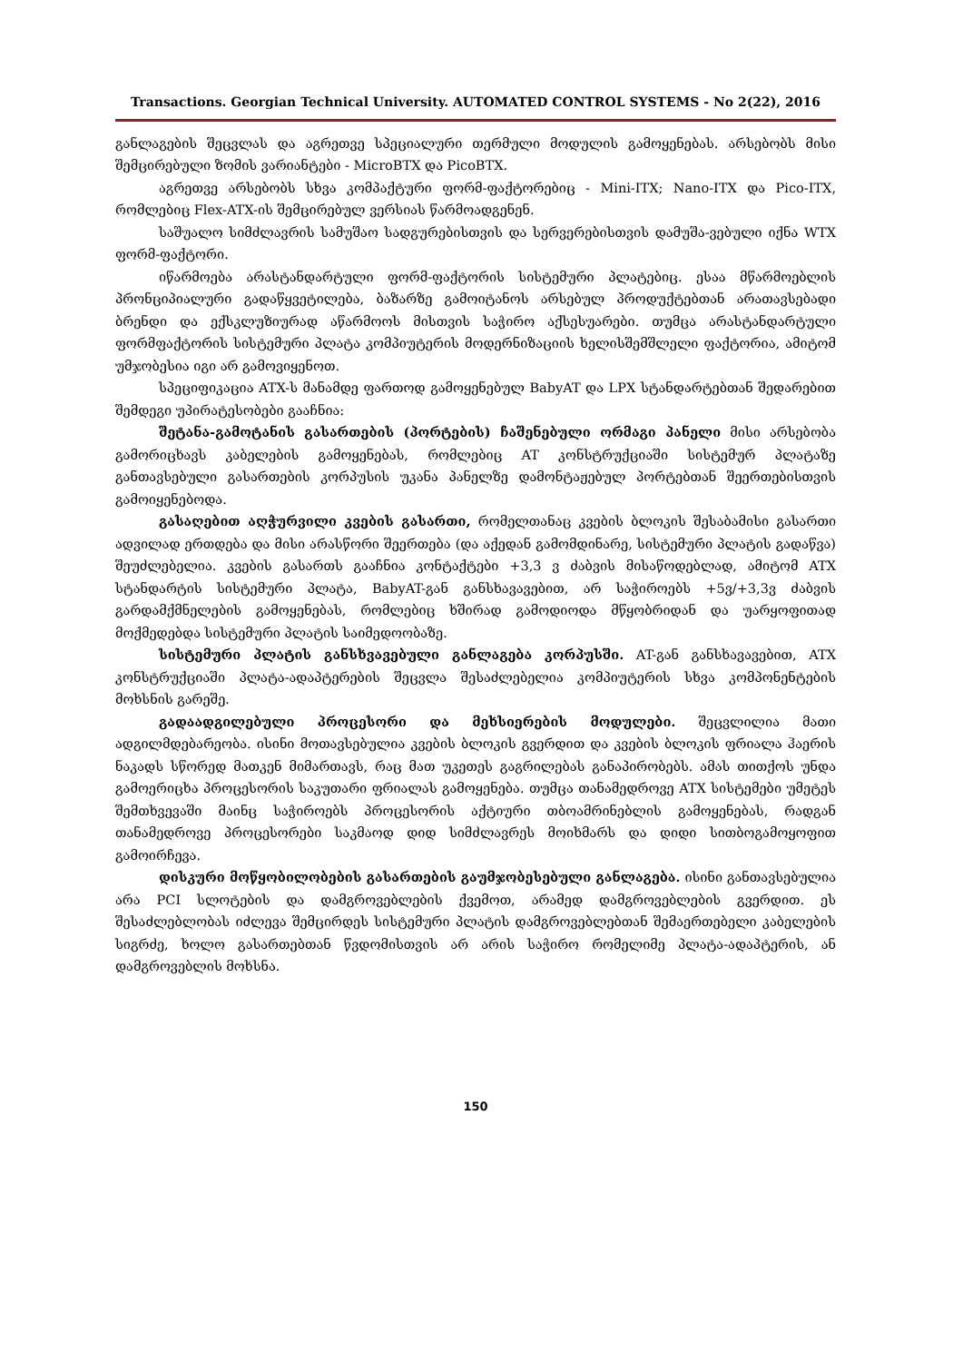Transactions. Georgian Technical University. AUTOMATED CONTROL SYSTEMS - No 2(22), 2016
განლაგების შეცვლას და აგრეთვე სპეციალური თერმული მოდულის გამოყენებას. არსებობს მისი შემცირებული ზომის ვარიანტები - MicroBTX და PicoBTX.
აგრეთვე არსებობს სხვა კომპაქტური ფორმ-ფაქტორებიც - Mini-ITX; Nano-ITX და Pico-ITX, რომლებიც Flex-ATX-ის შემცირებულ ვერსიას წარმოადგენენ.
საშუალო სიმძლავრის სამუშაო სადგურებისთვის და სერვერებისთვის დამუშა-ვებული იქნა WTX ფორმ-ფაქტორი.
იწარმოება არასტანდარტული ფორმ-ფაქტორის სისტემური პლატებიც. ესაა მწარმოებლის პრონციპიალური გადაწყვეტილება, ბაზარზე გამოიტანოს არსებულ პროდუქტებთან არათავსებადი ბრენდი და ექსკლუზიურად აწარმოოს მისთვის საჭირო აქსესუარები. თუმცა არასტანდარტული ფორმფაქტორის სისტემური პლატა კომპიუტერის მოდერნიზაციის ხელისშემშლელი ფაქტორია, ამიტომ უმჯობესია იგი არ გამოვიყენოთ.
სპეციფიკაცია ATX-ს მანამდე ფართოდ გამოყენებულ BabyAT და LPX სტანდარტებთან შედარებით შემდეგი უპირატესობები გააჩნია:
შეტანა-გამოტანის გასართების (პორტების) ჩაშენებული ორმაგი პანელი მისი არსებობა გამორიცხავს კაბელების გამოყენებას, რომლებიც AT კონსტრუქციაში სისტემურ პლატაზე განთავსებული გასართების კორპუსის უკანა პანელზე დამონტაჟებულ პორტებთან შეერთებისთვის გამოიყენებოდა.
გასაღებით აღჭურვილი კვების გასართი, რომელთანაც კვების ბლოკის შესაბამისი გასართი ადვილად ერთდება და მისი არასწორი შეერთება (და აქედან გამომდინარე, სისტემური პლატის გადაწვა) შეუძლებელია. კვების გასართს გააჩნია კონტაქტები +3,3 ვ ძაბვის მისაწოდებლად, ამიტომ ATX სტანდარტის სისტემური პლატა, BabyAT-გან განსხავავებით, არ საჭიროებს +5ვ/+3,3ვ ძაბვის გარდამქმნელების გამოყენებას, რომლებიც ხშირად გამოდიოდა მწყობრიდან და უარყოფითად მოქმედებდა სისტემური პლატის საიმედოობაზე.
სისტემური პლატის განსხვავებული განლაგება კორპუსში. AT-გან განსხავავებით, ATX კონსტრუქციაში პლატა-ადაპტერების შეცვლა შესაძლებელია კომპიუტერის სხვა კომპონენტების მოხსნის გარეშე.
გადაადგილებული პროცესორი და მეხსიერების მოდულები. შეცვლილია მათი ადგილმდებარეობა. ისინი მოთავსებულია კვების ბლოკის გვერდით და კვების ბლოკის ფრიალა ჰაერის ნაკადს სწორედ მათკენ მიმართავს, რაც მათ უკეთეს გაგრილებას განაპირობებს. ამას თითქოს უნდა გამოერიცხა პროცესორის საკუთარი ფრიალას გამოყენება. თუმცა თანამედროვე ATX სისტემები უმეტეს შემთხვევაში მაინც საჭიროებს პროცესორის აქტიური თბოამრინებლის გამოყენებას, რადგან თანამედროვე პროცესორები საკმაოდ დიდ სიმძლავრეს მოიხმარს და დიდი სითბოგამოყოფით გამოირჩევა.
დისკური მოწყობილობების გასართების გაუმჯობესებული განლაგება. ისინი განთავსებულია არა PCI სლოტების და დამგროვებლების ქვემოთ, არამედ დამგროვებლების გვერდით. ეს შესაძლებლობას იძლევა შემცირდეს სისტემური პლატის დამგროვებლებთან შემაერთებელი კაბელების სიგრძე, ხოლო გასართებთან წვდომისთვის არ არის საჭირო რომელიმე პლატა-ადაპტერის, ან დამგროვებლის მოხსნა.
150